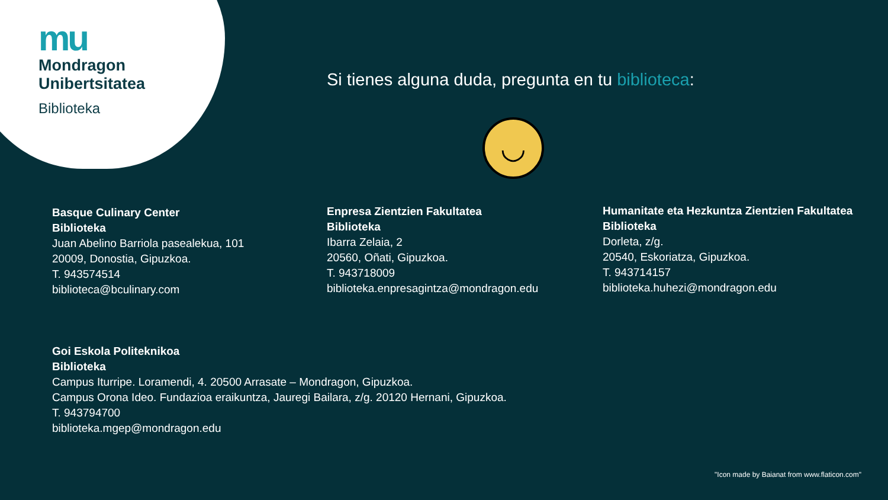mu
Mondragon
Unibertsitatea
Biblioteka
Si tienes alguna duda, pregunta en tu biblioteca:
◡
Basque Culinary Center
Biblioteka
Juan Abelino Barriola pasealekua, 101
20009, Donostia, Gipuzkoa.
T. 943574514
biblioteca@bculinary.com
Enpresa Zientzien Fakultatea
Biblioteka
Ibarra Zelaia, 2
20560, Oñati, Gipuzkoa.
T. 943718009
biblioteka.enpresagintza@mondragon.edu
Humanitate eta Hezkuntza Zientzien Fakultatea
Biblioteka
Dorleta, z/g.
20540, Eskoriatza, Gipuzkoa.
T. 943714157
biblioteka.huhezi@mondragon.edu
Goi Eskola Politeknikoa
Biblioteka
Campus Iturripe. Loramendi, 4. 20500 Arrasate – Mondragon, Gipuzkoa.
Campus Orona Ideo. Fundazioa eraikuntza, Jauregi Bailara, z/g. 20120 Hernani, Gipuzkoa.
T. 943794700
biblioteka.mgep@mondragon.edu
"Icon made by Baianat from www.flaticon.com"